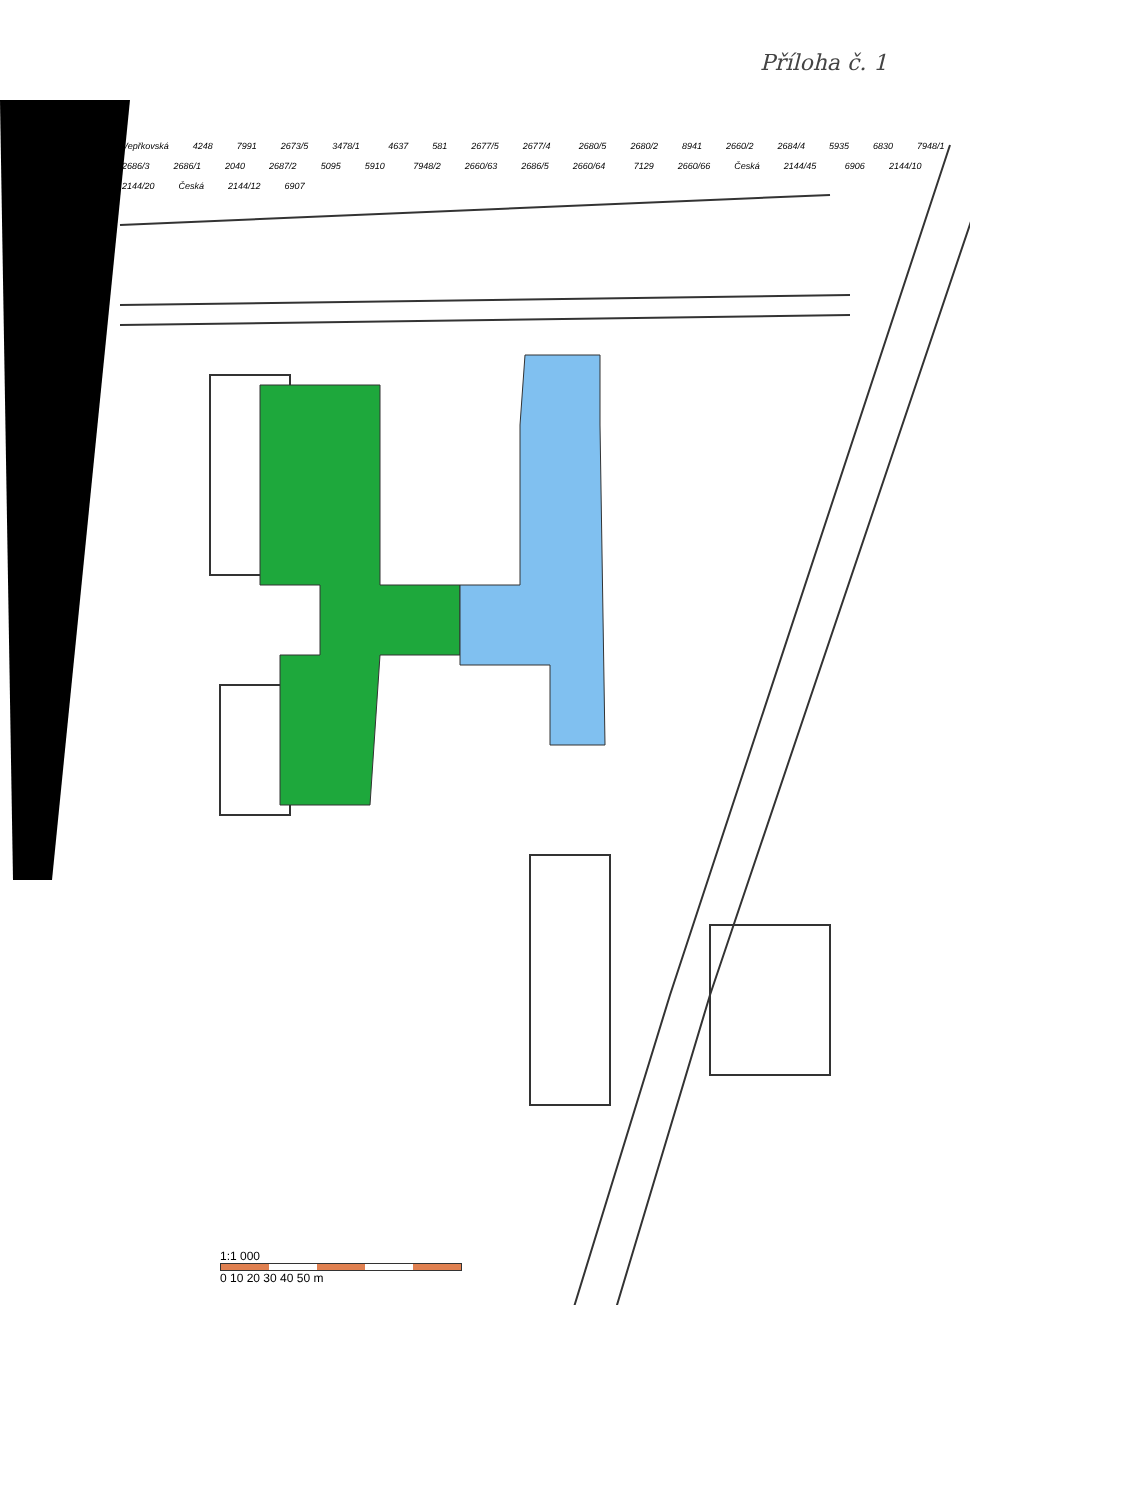Příloha č. 1
Vepřkovská 4248 7991 2673/5 3478/1 4637 581 2677/5 2677/4 2680/5 2680/2 8941 2660/2 2684/4 5935 6830 7948/1 2686/3 2686/1 2040 2687/2 5095 5910 7948/2 2660/63 2686/5 2660/64 7129 2660/66 Česká 2144/45 6906 2144/10 2144/20 Česká 2144/12 6907
1:1 000
0 10 20 30 40 50 m